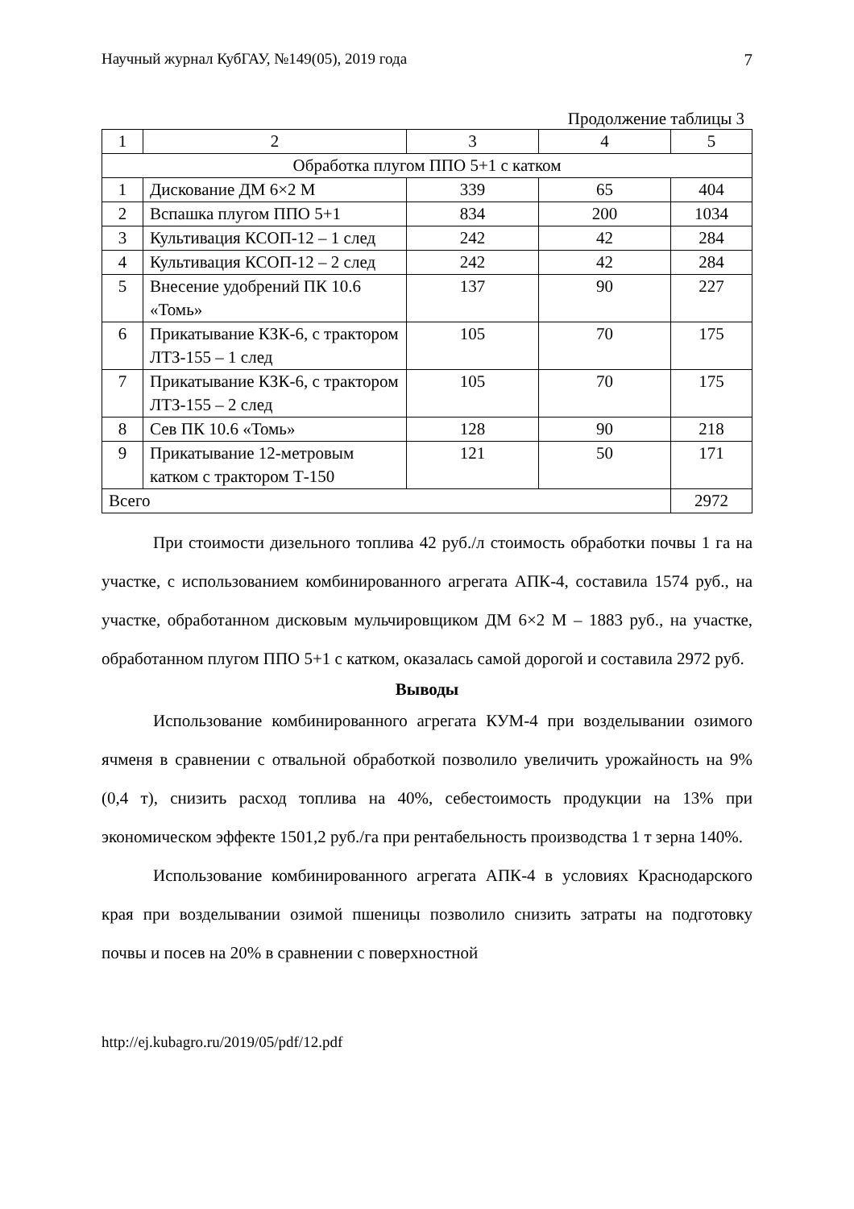Научный журнал КубГАУ, №149(05), 2019 года 7
Продолжение таблицы 3
| 1 | 2 | 3 | 4 | 5 |
| Обработка плугом ППО 5+1 с катком | | | | |
| 1 | Дискование ДМ 6×2 М | 339 | 65 | 404 |
| 2 | Вспашка плугом ППО 5+1 | 834 | 200 | 1034 |
| 3 | Культивация КСОП-12 – 1 след | 242 | 42 | 284 |
| 4 | Культивация КСОП-12 – 2 след | 242 | 42 | 284 |
| 5 | Внесение удобрений ПК 10.6 «Томь» | 137 | 90 | 227 |
| 6 | Прикатывание КЗК-6, с трактором ЛТЗ-155 – 1 след | 105 | 70 | 175 |
| 7 | Прикатывание КЗК-6, с трактором ЛТЗ-155 – 2 след | 105 | 70 | 175 |
| 8 | Сев ПК 10.6 «Томь» | 128 | 90 | 218 |
| 9 | Прикатывание 12-метровым катком с трактором Т-150 | 121 | 50 | 171 |
| Всего | | | | 2972 |
При стоимости дизельного топлива 42 руб./л стоимость обработки почвы 1 га на участке, с использованием комбинированного агрегата АПК-4, составила 1574 руб., на участке, обработанном дисковым мульчировщиком ДМ 6×2 М – 1883 руб., на участке, обработанном плугом ППО 5+1 с катком, оказалась самой дорогой и составила 2972 руб.
Выводы
Использование комбинированного агрегата КУМ-4 при возделывании озимого ячменя в сравнении с отвальной обработкой позволило увеличить урожайность на 9% (0,4 т), снизить расход топлива на 40%, себестоимость продукции на 13% при экономическом эффекте 1501,2 руб./га при рентабельность производства 1 т зерна 140%.
Использование комбинированного агрегата АПК-4 в условиях Краснодарского края при возделывании озимой пшеницы позволило снизить затраты на подготовку почвы и посев на 20% в сравнении с поверхностной
http://ej.kubagro.ru/2019/05/pdf/12.pdf